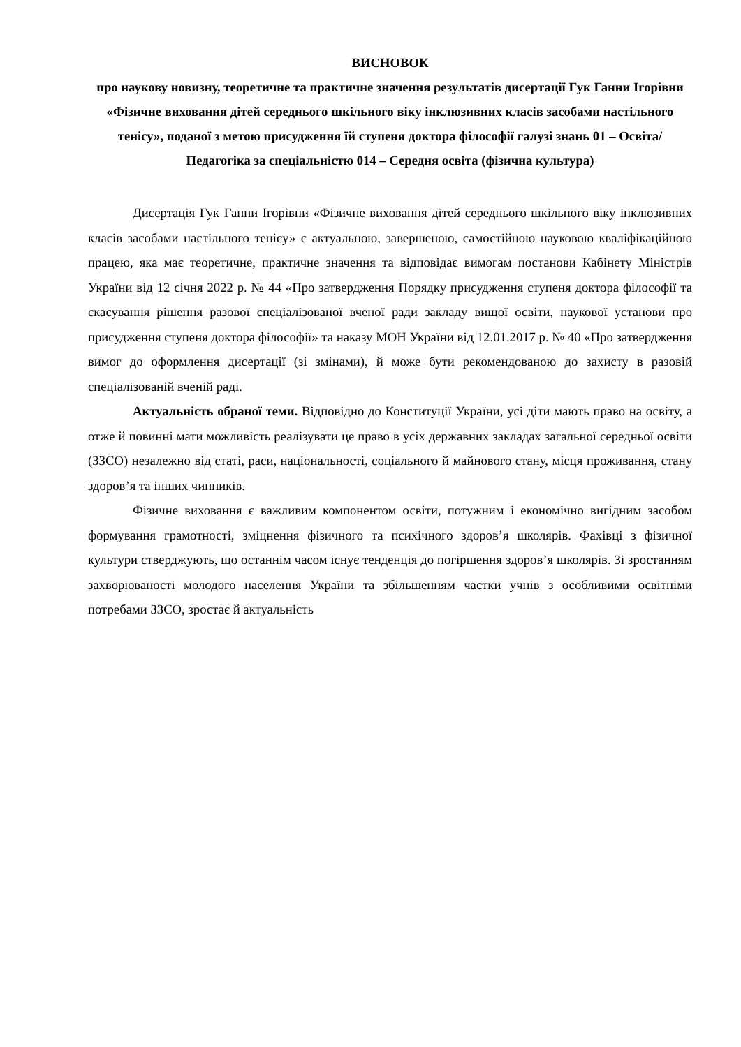ВИСНОВОК
про наукову новизну, теоретичне та практичне значення результатів дисертації Гук Ганни Ігорівни «Фізичне виховання дітей середнього шкільного віку інклюзивних класів засобами настільного тенісу», поданої з метою присудження їй ступеня доктора філософії галузі знань 01 – Освіта/Педагогіка за спеціальністю 014 – Середня освіта (фізична культура)
Дисертація Гук Ганни Ігорівни «Фізичне виховання дітей середнього шкільного віку інклюзивних класів засобами настільного тенісу» є актуальною, завершеною, самостійною науковою кваліфікаційною працею, яка має теоретичне, практичне значення та відповідає вимогам постанови Кабінету Міністрів України від 12 січня 2022 р. № 44 «Про затвердження Порядку присудження ступеня доктора філософії та скасування рішення разової спеціалізованої вченої ради закладу вищої освіти, наукової установи про присудження ступеня доктора філософії» та наказу МОН України від 12.01.2017 р. № 40 «Про затвердження вимог до оформлення дисертації (зі змінами), й може бути рекомендованою до захисту в разовій спеціалізованій вченій раді.
Актуальність обраної теми. Відповідно до Конституції України, усі діти мають право на освіту, а отже й повинні мати можливість реалізувати це право в усіх державних закладах загальної середньої освіти (ЗЗСО) незалежно від статі, раси, національності, соціального й майнового стану, місця проживання, стану здоров’я та інших чинників.
Фізичне виховання є важливим компонентом освіти, потужним і економічно вигідним засобом формування грамотності, зміцнення фізичного та психічного здоров’я школярів. Фахівці з фізичної культури стверджують, що останнім часом існує тенденція до погіршення здоров’я школярів. Зі зростанням захворюваності молодого населення України та збільшенням частки учнів з особливими освітніми потребами ЗЗСО, зростає й актуальність